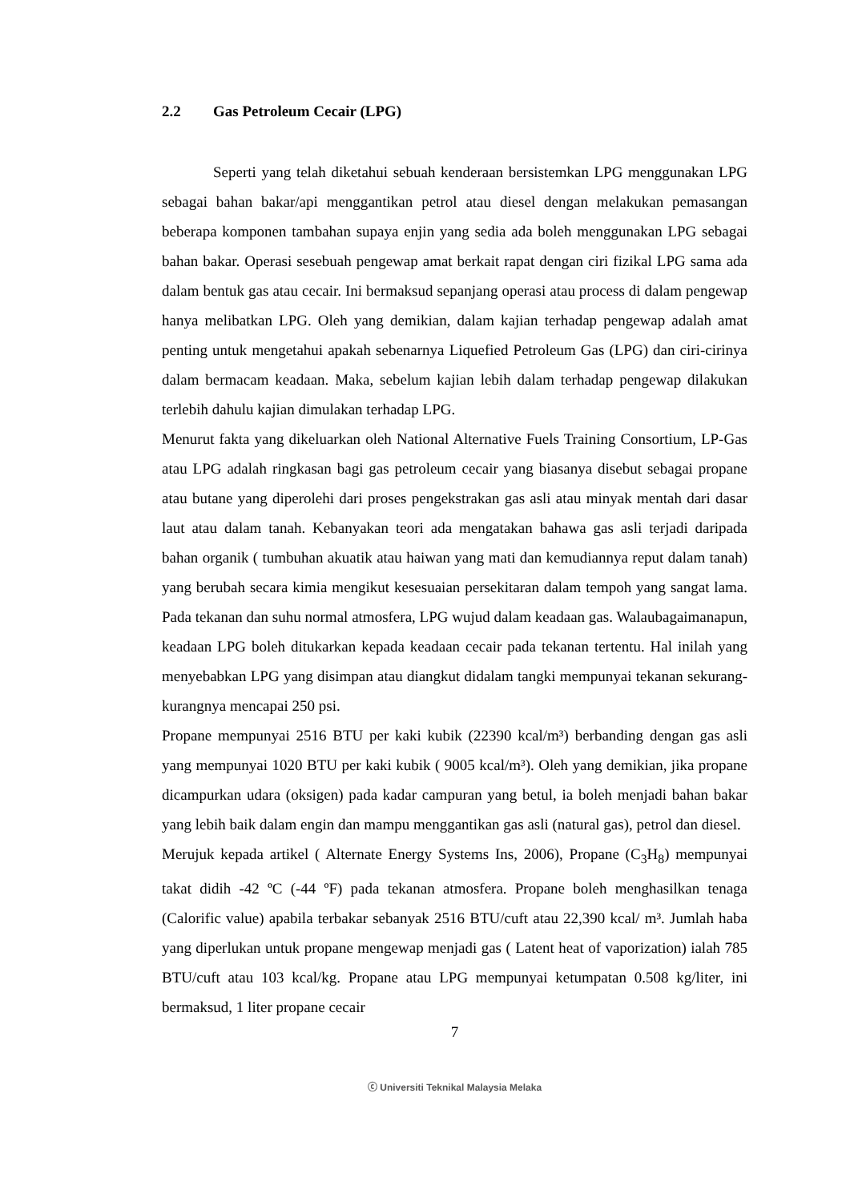2.2 Gas Petroleum Cecair (LPG)
Seperti yang telah diketahui sebuah kenderaan bersistemkan LPG menggunakan LPG sebagai bahan bakar/api menggantikan petrol atau diesel dengan melakukan pemasangan beberapa komponen tambahan supaya enjin yang sedia ada boleh menggunakan LPG sebagai bahan bakar. Operasi sesebuah pengewap amat berkait rapat dengan ciri fizikal LPG sama ada dalam bentuk gas atau cecair. Ini bermaksud sepanjang operasi atau process di dalam pengewap hanya melibatkan LPG. Oleh yang demikian, dalam kajian terhadap pengewap adalah amat penting untuk mengetahui apakah sebenarnya Liquefied Petroleum Gas (LPG) dan ciri-cirinya dalam bermacam keadaan. Maka, sebelum kajian lebih dalam terhadap pengewap dilakukan terlebih dahulu kajian dimulakan terhadap LPG.
Menurut fakta yang dikeluarkan oleh National Alternative Fuels Training Consortium, LP-Gas atau LPG adalah ringkasan bagi gas petroleum cecair yang biasanya disebut sebagai propane atau butane yang diperolehi dari proses pengekstrakan gas asli atau minyak mentah dari dasar laut atau dalam tanah. Kebanyakan teori ada mengatakan bahawa gas asli terjadi daripada bahan organik ( tumbuhan akuatik atau haiwan yang mati dan kemudiannya reput dalam tanah) yang berubah secara kimia mengikut kesesuaian persekitaran dalam tempoh yang sangat lama. Pada tekanan dan suhu normal atmosfera, LPG wujud dalam keadaan gas. Walaubagaimanapun, keadaan LPG boleh ditukarkan kepada keadaan cecair pada tekanan tertentu. Hal inilah yang menyebabkan LPG yang disimpan atau diangkut didalam tangki mempunyai tekanan sekurang-kurangnya mencapai 250 psi.
Propane mempunyai 2516 BTU per kaki kubik (22390 kcal/m³) berbanding dengan gas asli yang mempunyai 1020 BTU per kaki kubik ( 9005 kcal/m³). Oleh yang demikian, jika propane dicampurkan udara (oksigen) pada kadar campuran yang betul, ia boleh menjadi bahan bakar yang lebih baik dalam engin dan mampu menggantikan gas asli (natural gas), petrol dan diesel.
Merujuk kepada artikel ( Alternate Energy Systems Ins, 2006), Propane (C<sub>3</sub>H<sub>8</sub>) mempunyai takat didih -42 ºC (-44 ºF) pada tekanan atmosfera. Propane boleh menghasilkan tenaga (Calorific value) apabila terbakar sebanyak 2516 BTU/cuft atau 22,390 kcal/ m³. Jumlah haba yang diperlukan untuk propane mengewap menjadi gas ( Latent heat of vaporization) ialah 785 BTU/cuft atau 103 kcal/kg. Propane atau LPG mempunyai ketumpatan 0.508 kg/liter, ini bermaksud, 1 liter propane cecair
7
ⓒ Universiti Teknikal Malaysia Melaka